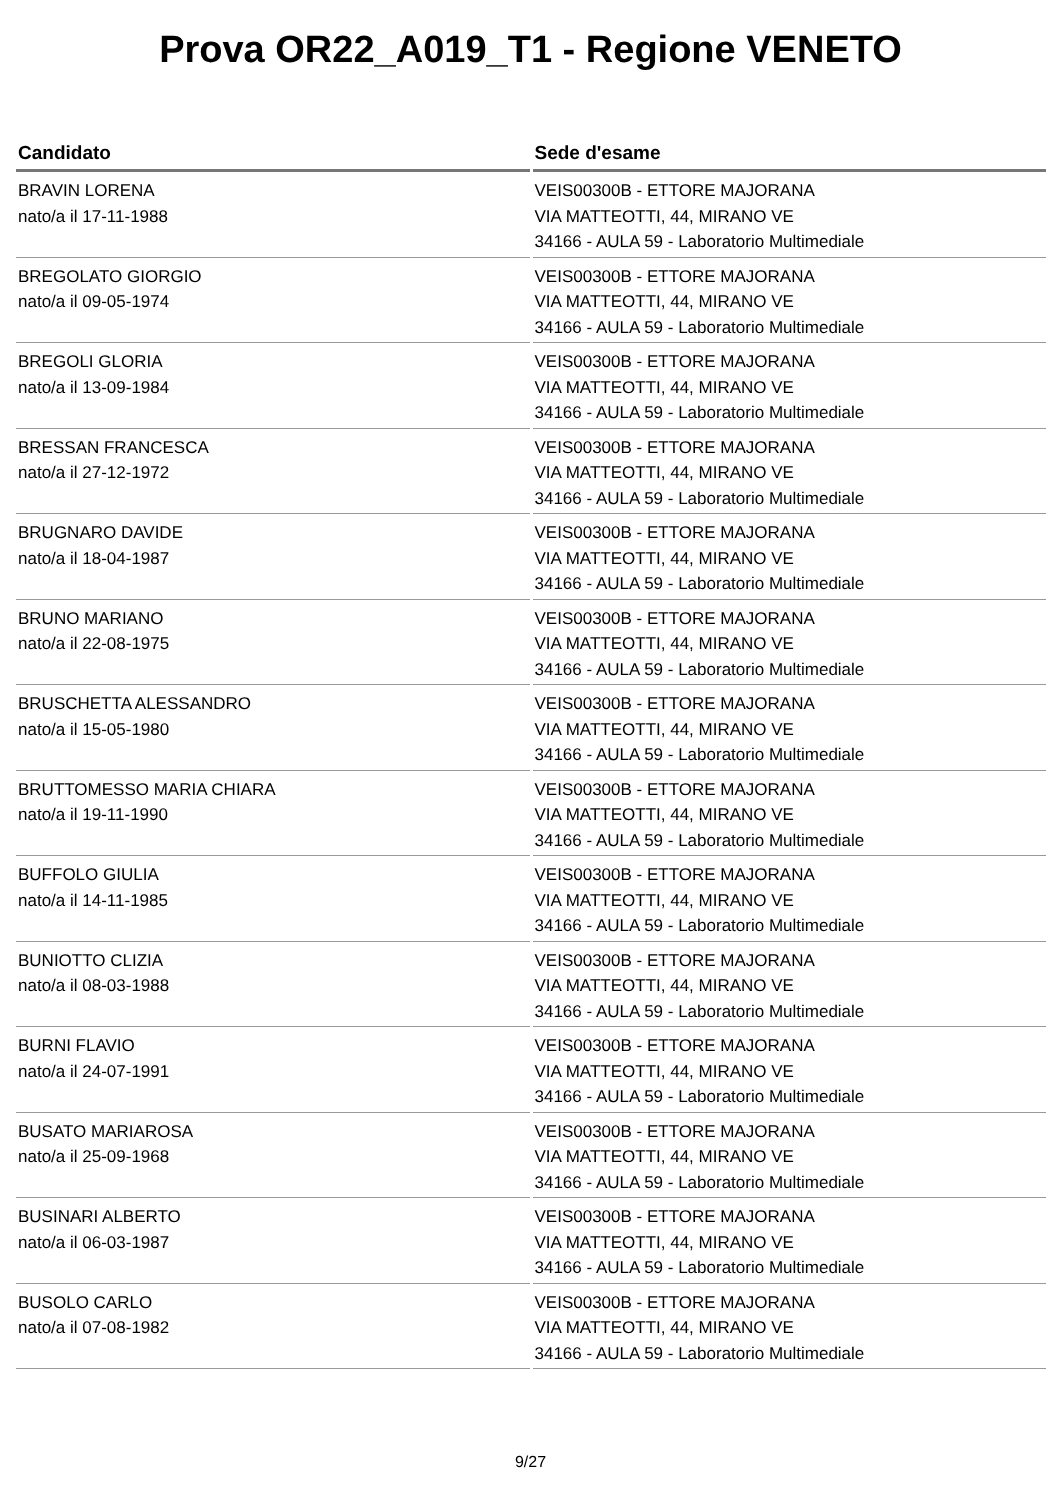Prova OR22_A019_T1 - Regione VENETO
| Candidato | Sede d'esame |
| --- | --- |
| BRAVIN LORENA nato/a il 17-11-1988 | VEIS00300B - ETTORE MAJORANA VIA MATTEOTTI, 44, MIRANO VE 34166 - AULA 59 - Laboratorio Multimediale |
| BREGOLATO GIORGIO nato/a il 09-05-1974 | VEIS00300B - ETTORE MAJORANA VIA MATTEOTTI, 44, MIRANO VE 34166 - AULA 59 - Laboratorio Multimediale |
| BREGOLI GLORIA nato/a il 13-09-1984 | VEIS00300B - ETTORE MAJORANA VIA MATTEOTTI, 44, MIRANO VE 34166 - AULA 59 - Laboratorio Multimediale |
| BRESSAN FRANCESCA nato/a il 27-12-1972 | VEIS00300B - ETTORE MAJORANA VIA MATTEOTTI, 44, MIRANO VE 34166 - AULA 59 - Laboratorio Multimediale |
| BRUGNARO DAVIDE nato/a il 18-04-1987 | VEIS00300B - ETTORE MAJORANA VIA MATTEOTTI, 44, MIRANO VE 34166 - AULA 59 - Laboratorio Multimediale |
| BRUNO MARIANO nato/a il 22-08-1975 | VEIS00300B - ETTORE MAJORANA VIA MATTEOTTI, 44, MIRANO VE 34166 - AULA 59 - Laboratorio Multimediale |
| BRUSCHETTA ALESSANDRO nato/a il 15-05-1980 | VEIS00300B - ETTORE MAJORANA VIA MATTEOTTI, 44, MIRANO VE 34166 - AULA 59 - Laboratorio Multimediale |
| BRUTTOMESSO MARIA CHIARA nato/a il 19-11-1990 | VEIS00300B - ETTORE MAJORANA VIA MATTEOTTI, 44, MIRANO VE 34166 - AULA 59 - Laboratorio Multimediale |
| BUFFOLO GIULIA nato/a il 14-11-1985 | VEIS00300B - ETTORE MAJORANA VIA MATTEOTTI, 44, MIRANO VE 34166 - AULA 59 - Laboratorio Multimediale |
| BUNIOTTO CLIZIA nato/a il 08-03-1988 | VEIS00300B - ETTORE MAJORANA VIA MATTEOTTI, 44, MIRANO VE 34166 - AULA 59 - Laboratorio Multimediale |
| BURNI FLAVIO nato/a il 24-07-1991 | VEIS00300B - ETTORE MAJORANA VIA MATTEOTTI, 44, MIRANO VE 34166 - AULA 59 - Laboratorio Multimediale |
| BUSATO MARIAROSA nato/a il 25-09-1968 | VEIS00300B - ETTORE MAJORANA VIA MATTEOTTI, 44, MIRANO VE 34166 - AULA 59 - Laboratorio Multimediale |
| BUSINARI ALBERTO nato/a il 06-03-1987 | VEIS00300B - ETTORE MAJORANA VIA MATTEOTTI, 44, MIRANO VE 34166 - AULA 59 - Laboratorio Multimediale |
| BUSOLO CARLO nato/a il 07-08-1982 | VEIS00300B - ETTORE MAJORANA VIA MATTEOTTI, 44, MIRANO VE 34166 - AULA 59 - Laboratorio Multimediale |
9/27